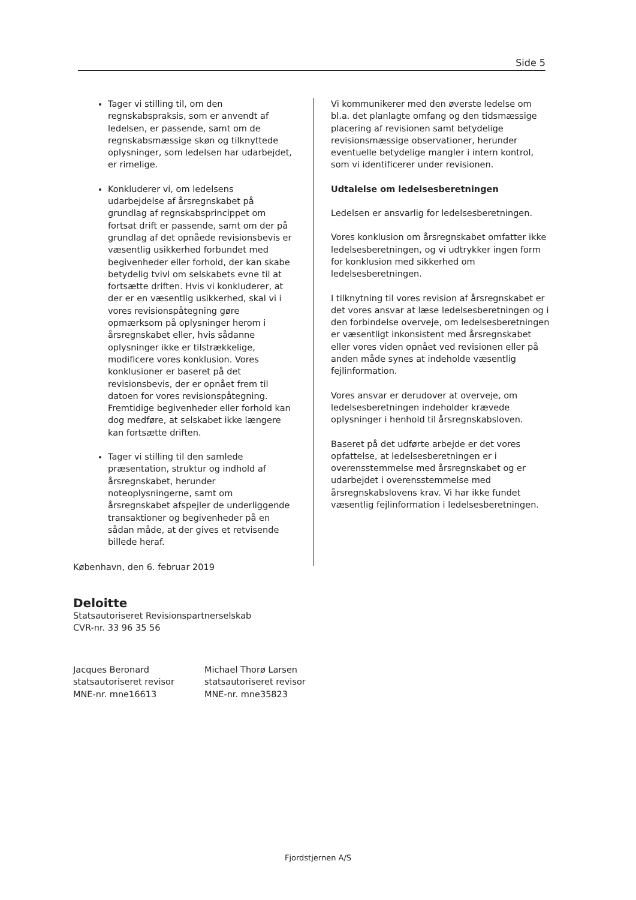Side 5
Tager vi stilling til, om den regnskabspraksis, som er anvendt af ledelsen, er passende, samt om de regnskabsmæssige skøn og tilknyttede oplysninger, som ledelsen har udarbejdet, er rimelige.
Konkluderer vi, om ledelsens udarbejdelse af årsregnskabet på grundlag af regnskabsprincippet om fortsat drift er passende, samt om der på grundlag af det opnåede revisionsbevis er væsentlig usikkerhed forbundet med begivenheder eller forhold, der kan skabe betydelig tvivl om selskabets evne til at fortsætte driften. Hvis vi konkluderer, at der er en væsentlig usikkerhed, skal vi i vores revisionspåtegning gøre opmærksom på oplysninger herom i årsregnskabet eller, hvis sådanne oplysninger ikke er tilstrækkelige, modificere vores konklusion. Vores konklusioner er baseret på det revisionsbevis, der er opnået frem til datoen for vores revisionspåtegning. Fremtidige begivenheder eller forhold kan dog medføre, at selskabet ikke længere kan fortsætte driften.
Tager vi stilling til den samlede præsentation, struktur og indhold af årsregnskabet, herunder noteoplysningerne, samt om årsregnskabet afspejler de underliggende transaktioner og begivenheder på en sådan måde, at der gives et retvisende billede heraf.
Vi kommunikerer med den øverste ledelse om bl.a. det planlagte omfang og den tidsmæssige placering af revisionen samt betydelige revisionsmæssige observationer, herunder eventuelle betydelige mangler i intern kontrol, som vi identificerer under revisionen.
Udtalelse om ledelsesberetningen
Ledelsen er ansvarlig for ledelsesberetningen.
Vores konklusion om årsregnskabet omfatter ikke ledelsesberetningen, og vi udtrykker ingen form for konklusion med sikkerhed om ledelsesberetningen.
I tilknytning til vores revision af årsregnskabet er det vores ansvar at læse ledelsesberetningen og i den forbindelse overveje, om ledelsesberetningen er væsentligt inkonsistent med årsregnskabet eller vores viden opnået ved revisionen eller på anden måde synes at indeholde væsentlig fejlinformation.
Vores ansvar er derudover at overveje, om ledelsesberetningen indeholder krævede oplysninger i henhold til årsregnskabsloven.
Baseret på det udførte arbejde er det vores opfattelse, at ledelsesberetningen er i overensstemmelse med årsregnskabet og er udarbejdet i overensstemmelse med årsregnskabslovens krav. Vi har ikke fundet væsentlig fejlinformation i ledelsesberetningen.
København, den 6. februar 2019
Deloitte
Statsautoriseret Revisionspartnerselskab
CVR-nr. 33 96 35 56
Jacques Beronard
statsautoriseret revisor
MNE-nr. mne16613
Michael Thorø Larsen
statsautoriseret revisor
MNE-nr. mne35823
Fjordstjernen A/S